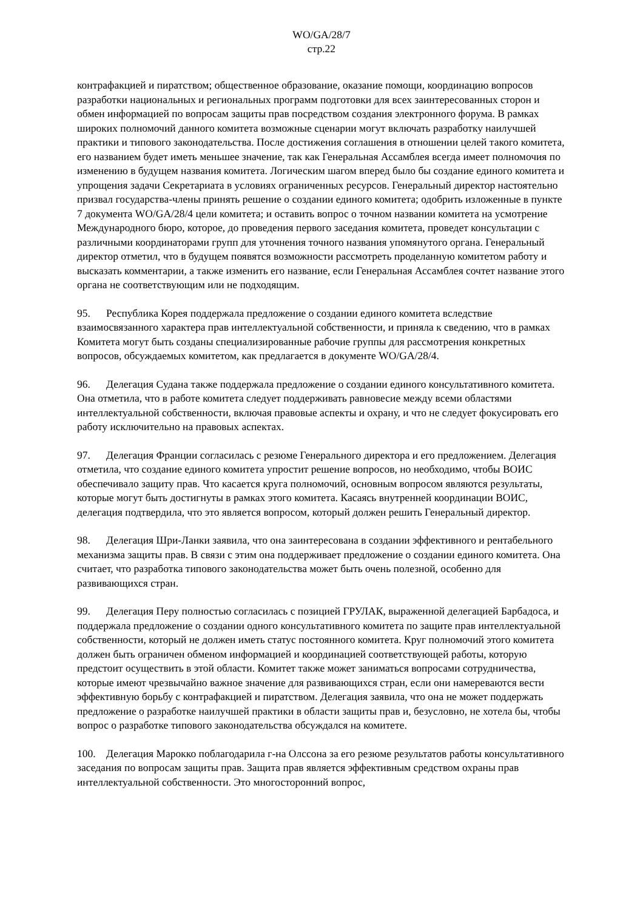WO/GA/28/7
стр.22
контрафакцией и пиратством; общественное образование, оказание помощи, координацию вопросов разработки национальных и региональных программ подготовки для всех заинтересованных сторон и обмен информацией по вопросам защиты прав посредством создания электронного форума. В рамках широких полномочий данного комитета возможные сценарии могут включать разработку наилучшей практики и типового законодательства. После достижения соглашения в отношении целей такого комитета, его названием будет иметь меньшее значение, так как Генеральная Ассамблея всегда имеет полномочия по изменению в будущем названия комитета. Логическим шагом вперед было бы создание единого комитета и упрощения задачи Секретариата в условиях ограниченных ресурсов. Генеральный директор настоятельно призвал государства-члены принять решение о создании единого комитета; одобрить изложенные в пункте 7 документа WO/GA/28/4 цели комитета; и оставить вопрос о точном названии комитета на усмотрение Международного бюро, которое, до проведения первого заседания комитета, проведет консультации с различными координаторами групп для уточнения точного названия упомянутого органа. Генеральный директор отметил, что в будущем появятся возможности рассмотреть проделанную комитетом работу и высказать комментарии, а также изменить его название, если Генеральная Ассамблея сочтет название этого органа не соответствующим или не подходящим.
95. Республика Корея поддержала предложение о создании единого комитета вследствие взаимосвязанного характера прав интеллектуальной собственности, и приняла к сведению, что в рамках Комитета могут быть созданы специализированные рабочие группы для рассмотрения конкретных вопросов, обсуждаемых комитетом, как предлагается в документе WO/GA/28/4.
96. Делегация Судана также поддержала предложение о создании единого консультативного комитета. Она отметила, что в работе комитета следует поддерживать равновесие между всеми областями интеллектуальной собственности, включая правовые аспекты и охрану, и что не следует фокусировать его работу исключительно на правовых аспектах.
97. Делегация Франции согласилась с резюме Генерального директора и его предложением. Делегация отметила, что создание единого комитета упростит решение вопросов, но необходимо, чтобы ВОИС обеспечивало защиту прав. Что касается круга полномочий, основным вопросом являются результаты, которые могут быть достигнуты в рамках этого комитета. Касаясь внутренней координации ВОИС, делегация подтвердила, что это является вопросом, который должен решить Генеральный директор.
98. Делегация Шри-Ланки заявила, что она заинтересована в создании эффективного и рентабельного механизма защиты прав. В связи с этим она поддерживает предложение о создании единого комитета. Она считает, что разработка типового законодательства может быть очень полезной, особенно для развивающихся стран.
99. Делегация Перу полностью согласилась с позицией ГРУЛАК, выраженной делегацией Барбадоса, и поддержала предложение о создании одного консультативного комитета по защите прав интеллектуальной собственности, который не должен иметь статус постоянного комитета. Круг полномочий этого комитета должен быть ограничен обменом информацией и координацией соответствующей работы, которую предстоит осуществить в этой области. Комитет также может заниматься вопросами сотрудничества, которые имеют чрезвычайно важное значение для развивающихся стран, если они намереваются вести эффективную борьбу с контрафакцией и пиратством. Делегация заявила, что она не может поддержать предложение о разработке наилучшей практики в области защиты прав и, безусловно, не хотела бы, чтобы вопрос о разработке типового законодательства обсуждался на комитете.
100. Делегация Марокко поблагодарила г-на Олссона за его резюме результатов работы консультативного заседания по вопросам защиты прав. Защита прав является эффективным средством охраны прав интеллектуальной собственности. Это многосторонний вопрос,